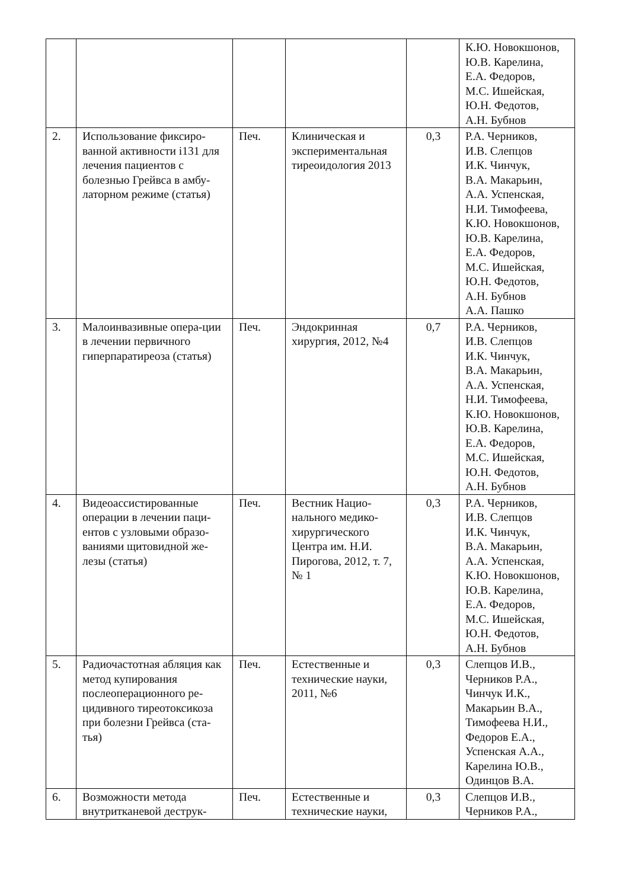| | | | | | К.Ю. Новокшонов, Ю.В. Карелина, Е.А. Федоров, М.С. Ишейская, Ю.Н. Федотов, А.Н. Бубнов |
| 2. | Использование фиксиро-ванной активности i131 для лечения пациентов с болезнью Грейвса в амбу-латорном режиме (статья) | Печ. | Клиническая и экспериментальная тиреоидология 2013 | 0,3 | Р.А. Черников, И.В. Слепцов И.К. Чинчук, В.А. Макарьин, А.А. Успенская, Н.И. Тимофеева, К.Ю. Новокшонов, Ю.В. Карелина, Е.А. Федоров, М.С. Ишейская, Ю.Н. Федотов, А.Н. Бубнов А.А. Пашко |
| 3. | Малоинвазивные опера-ции в лечении первичного гиперпаратиреоза (статья) | Печ. | Эндокринная хирургия, 2012, №4 | 0,7 | Р.А. Черников, И.В. Слепцов И.К. Чинчук, В.А. Макарьин, А.А. Успенская, Н.И. Тимофеева, К.Ю. Новокшонов, Ю.В. Карелина, Е.А. Федоров, М.С. Ишейская, Ю.Н. Федотов, А.Н. Бубнов |
| 4. | Видеоассистированные операции в лечении паци-ентов с узловыми образо-ваниями щитовидной же-лезы (статья) | Печ. | Вестник Нацио-нального медико-хирургического Центра им. Н.И. Пирогова, 2012, т. 7, № 1 | 0,3 | Р.А. Черников, И.В. Слепцов И.К. Чинчук, В.А. Макарьин, А.А. Успенская, К.Ю. Новокшонов, Ю.В. Карелина, Е.А. Федоров, М.С. Ишейская, Ю.Н. Федотов, А.Н. Бубнов |
| 5. | Радиочастотная абляция как метод купирования послеоперационного ре-цидивного тиреотоксикоза при болезни Грейвса (ста-тья) | Печ. | Естественные и технические науки, 2011, №6 | 0,3 | Слепцов И.В., Черников Р.А., Чинчук И.К., Макарьин В.А., Тимофеева Н.И., Федоров Е.А., Успенская А.А., Карелина Ю.В., Одинцов В.А. |
| 6. | Возможности метода внутритканевой деструк- | Печ. | Естественные и технические науки, | 0,3 | Слепцов И.В., Черников Р.А., |